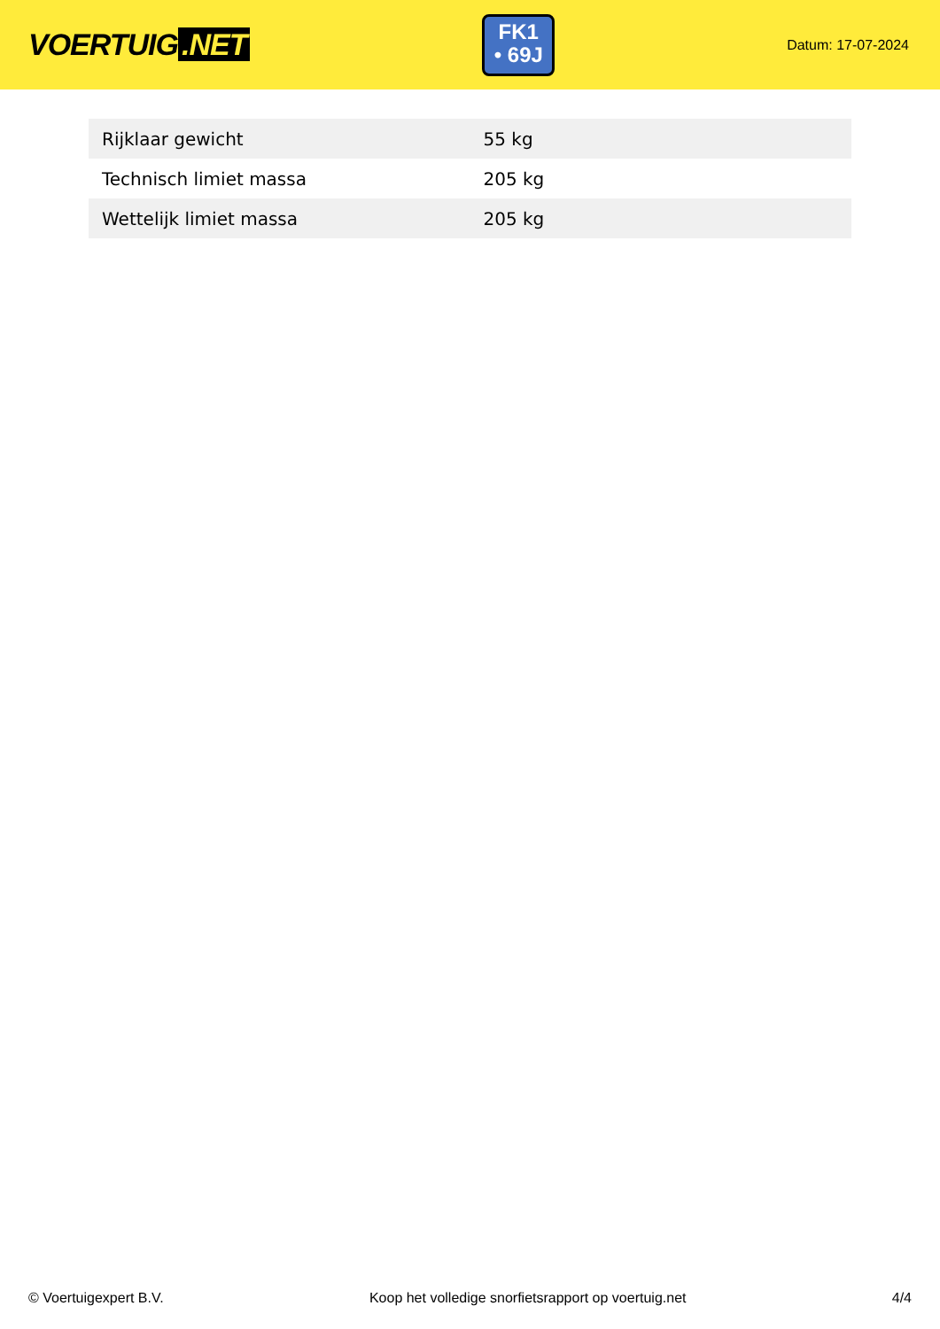VOERTUIG.NET
FK1
• 69J
Datum: 17-07-2024
| Rijklaar gewicht | 55 kg |
| Technisch limiet massa | 205 kg |
| Wettelijk limiet massa | 205 kg |
© Voertuigexpert B.V. Koop het volledige snorfietsrapport op voertuig.net 4/4